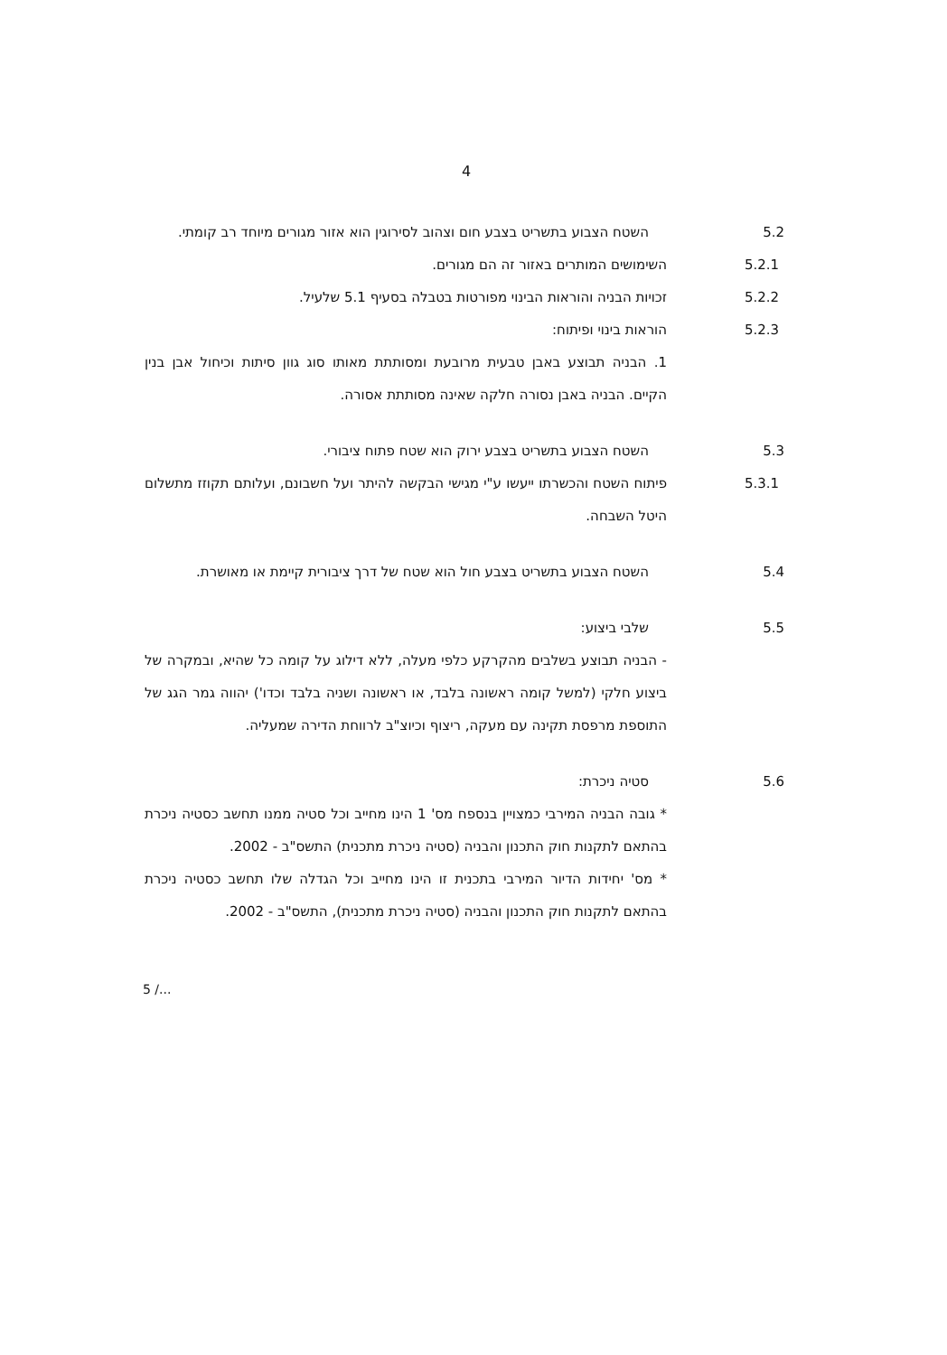4
5.2 השטח הצבוע בתשריט בצבע חום וצהוב לסירוגין הוא אזור מגורים מיוחד רב קומתי.
5.2.1 השימושים המותרים באזור זה הם מגורים.
5.2.2 זכויות הבניה והוראות הבינוי מפורטות בטבלה בסעיף 5.1 שלעיל.
5.2.3 הוראות בינוי ופיתוח:
1. הבניה תבוצע באבן טבעית מרובעת ומסותתת מאותו סוג גוון סיתות וכיחול אבן בנין הקיים. הבניה באבן נסורה חלקה שאינה מסותתת אסורה.
5.3 השטח הצבוע בתשריט בצבע ירוק הוא שטח פתוח ציבורי.
5.3.1 פיתוח השטח והכשרתו ייעשו ע"י מגישי הבקשה להיתר ועל חשבונם, ועלותם תקוזז מתשלום היטל השבחה.
5.4 השטח הצבוע בתשריט בצבע חול הוא שטח של דרך ציבורית קיימת או מאושרת.
5.5 שלבי ביצוע:
- הבניה תבוצע בשלבים מהקרקע כלפי מעלה, ללא דילוג על קומה כל שהיא, ובמקרה של ביצוע חלקי (למשל קומה ראשונה בלבד, או ראשונה ושניה בלבד וכדו') יהווה גמר הגג של התוספת מרפסת תקינה עם מעקה, ריצוף וכיוצ"ב לרווחת הדירה שמעליה.
5.6 סטיה ניכרת:
* גובה הבניה המירבי כמצויין בנספח מס' 1 הינו מחייב וכל סטיה ממנו תחשב כסטיה ניכרת בהתאם לתקנות חוק התכנון והבניה (סטיה ניכרת מתכנית) התשס"ב - 2002.
* מס' יחידות הדיור המירבי בתכנית זו הינו מחייב וכל הגדלה שלו תחשב כסטיה ניכרת בהתאם לתקנות חוק התכנון והבניה (סטיה ניכרת מתכנית), התשס"ב - 2002.
5 /...